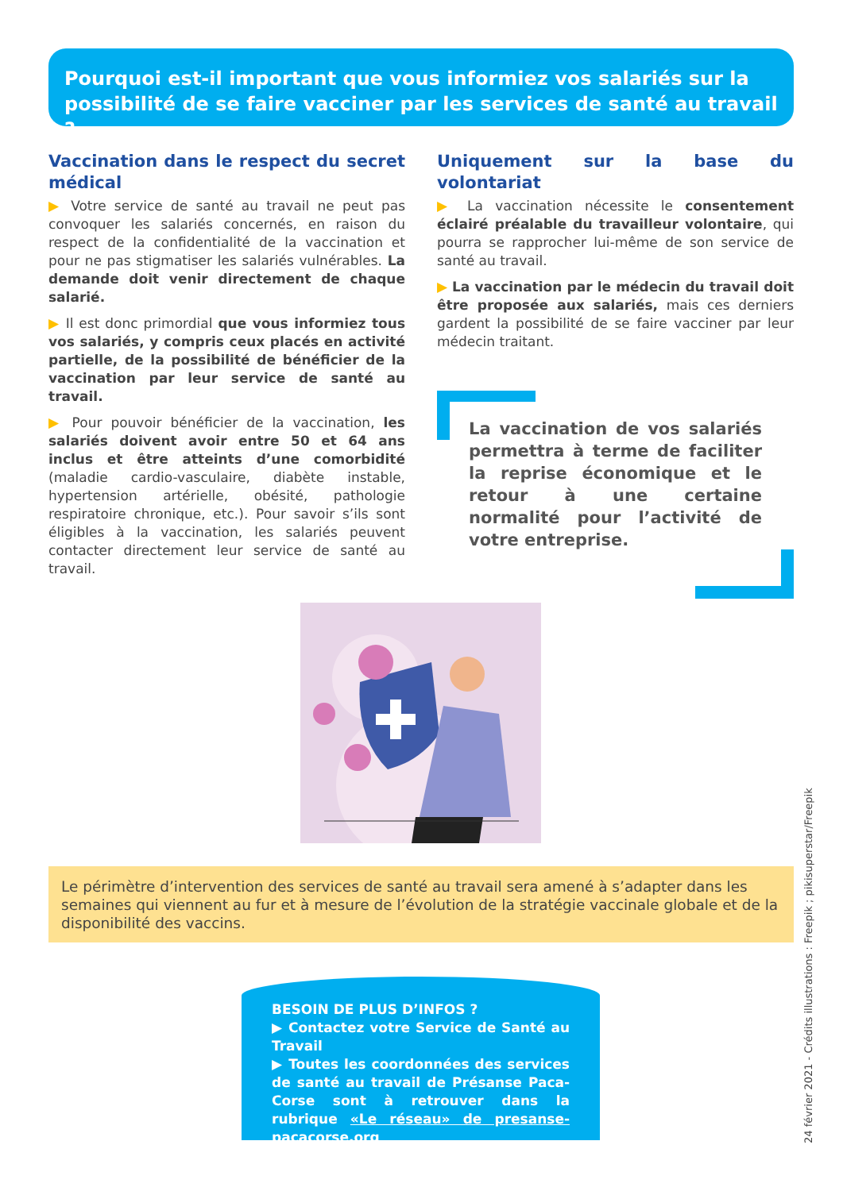Pourquoi est-il important que vous informiez vos salariés sur la possibilité de se faire vacciner par les services de santé au travail ?
Vaccination dans le respect du secret médical
▶ Votre service de santé au travail ne peut pas convoquer les salariés concernés, en raison du respect de la confidentialité de la vaccination et pour ne pas stigmatiser les salariés vulnérables. La demande doit venir directement de chaque salarié.
▶ Il est donc primordial que vous informiez tous vos salariés, y compris ceux placés en activité partielle, de la possibilité de bénéficier de la vaccination par leur service de santé au travail.
▶ Pour pouvoir bénéficier de la vaccination, les salariés doivent avoir entre 50 et 64 ans inclus et être atteints d’une comorbidité (maladie cardio-vasculaire, diabète instable, hypertension artérielle, obésité, pathologie respiratoire chronique, etc.). Pour savoir s’ils sont éligibles à la vaccination, les salariés peuvent contacter directement leur service de santé au travail.
Uniquement sur la base du volontariat
▶ La vaccination nécessite le consentement éclairé préalable du travailleur volontaire, qui pourra se rapprocher lui-même de son service de santé au travail.
▶ La vaccination par le médecin du travail doit être proposée aux salariés, mais ces derniers gardent la possibilité de se faire vacciner par leur médecin traitant.
La vaccination de vos salariés permettra à terme de faciliter la reprise économique et le retour à une certaine normalité pour l’activité de votre entreprise.
Le périmètre d’intervention des services de santé au travail sera amené à s’adapter dans les semaines qui viennent au fur et à mesure de l’évolution de la stratégie vaccinale globale et de la disponibilité des vaccins.
BESOIN DE PLUS D’INFOS ?
▶ Contactez votre Service de Santé au Travail
▶ Toutes les coordonnées des services de santé au travail de Présanse Paca-Corse sont à retrouver dans la rubrique «Le réseau» de presanse-pacacorse.org
24 février 2021 - Crédits illustrations : Freepik ; pikisuperstar/Freepik